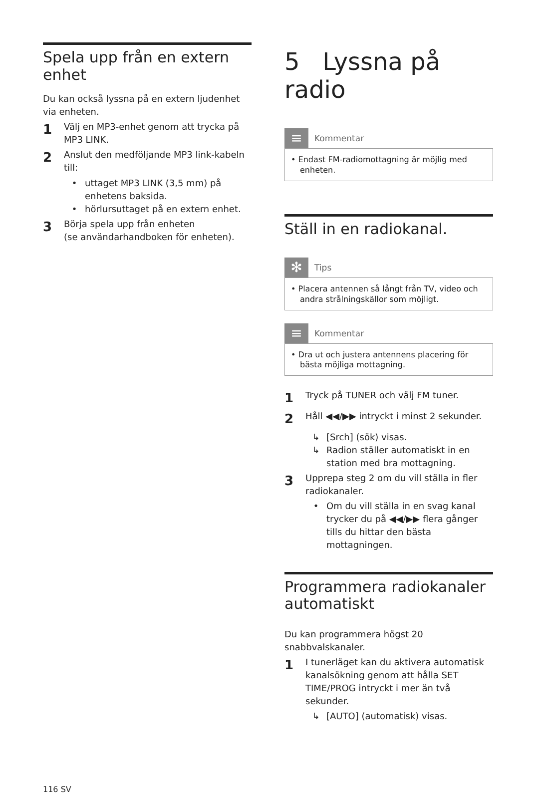Spela upp från en extern enhet
Du kan också lyssna på en extern ljudenhet via enheten.
1 Välj en MP3-enhet genom att trycka på MP3 LINK.
2 Anslut den medföljande MP3 link-kabeln till:
• uttaget MP3 LINK (3,5 mm) på enhetens baksida.
• hörlursuttaget på en extern enhet.
3 Börja spela upp från enheten
(se användarhandboken för enheten).
116 SV
5 Lyssna på radio
≡
Kommentar
• Endast FM-radiomottagning är möjlig med enheten.
Ställ in en radiokanal.
✻
Tips
• Placera antennen så långt från TV, video och andra strålningskällor som möjligt.
≡
Kommentar
• Dra ut och justera antennens placering för bästa möjliga mottagning.
1 Tryck på TUNER och välj FM tuner.
2 Håll ◀◀/▶▶ intryckt i minst 2 sekunder.
↳ [Srch] (sök) visas.
↳ Radion ställer automatiskt in en station med bra mottagning.
3 Upprepa steg 2 om du vill ställa in fler radiokanaler.
• Om du vill ställa in en svag kanal trycker du på ◀◀/▶▶ flera gånger tills du hittar den bästa mottagningen.
Programmera radiokanaler automatiskt
Du kan programmera högst 20 snabbvalskanaler.
1 I tunerläget kan du aktivera automatisk kanalsökning genom att hålla SET TIME/PROG intryckt i mer än två sekunder.
↳ [AUTO] (automatisk) visas.